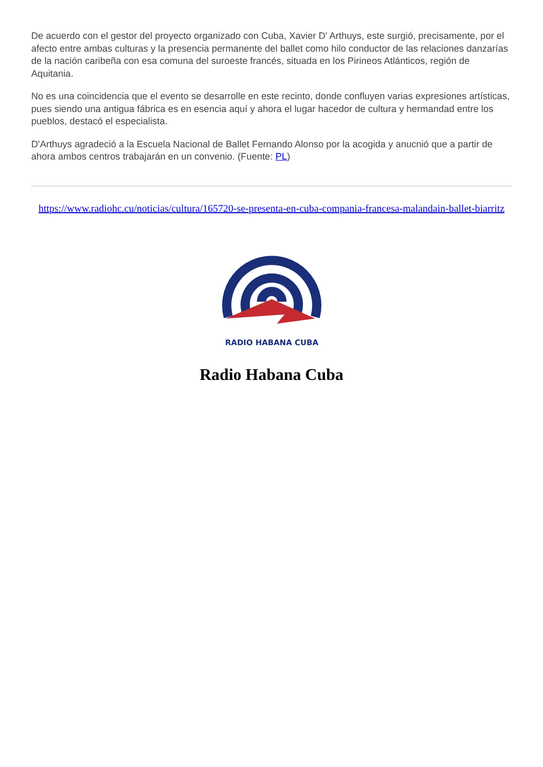De acuerdo con el gestor del proyecto organizado con Cuba, Xavier D' Arthuys, este surgió, precisamente, por el afecto entre ambas culturas y la presencia permanente del ballet como hilo conductor de las relaciones danzarías de la nación caribeña con esa comuna del suroeste francés, situada en los Pirineos Atlánticos, región de Aquitania.
No es una coincidencia que el evento se desarrolle en este recinto, donde confluyen varias expresiones artísticas, pues siendo una antigua fábrica es en esencia aquí y ahora el lugar hacedor de cultura y hermandad entre los pueblos, destacó el especialista.
D'Arthuys agradeció a la Escuela Nacional de Ballet Fernando Alonso por la acogida y anucnió que a partir de ahora ambos centros trabajarán en un convenio. (Fuente: PL)
https://www.radiohc.cu/noticias/cultura/165720-se-presenta-en-cuba-compania-francesa-malandain-ballet-biarritz
RADIO HABANA CUBA
Radio Habana Cuba